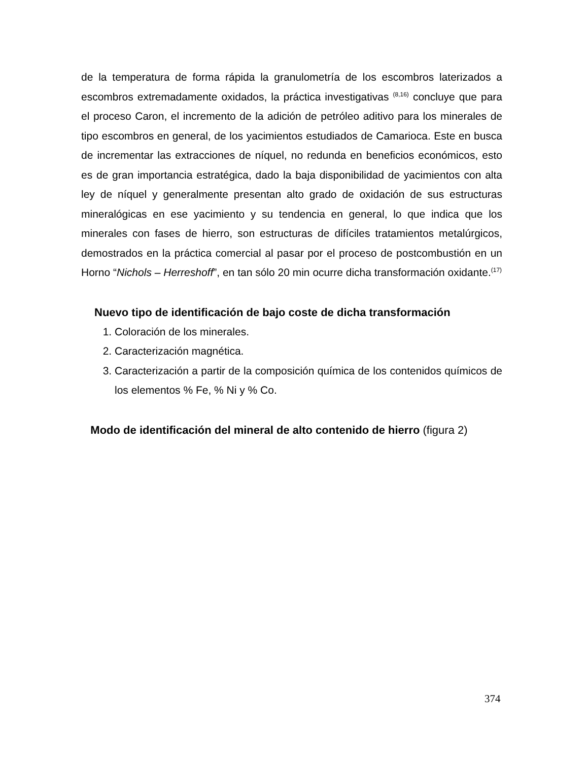de la temperatura de forma rápida la granulometría de los escombros laterizados a escombros extremadamente oxidados, la práctica investigativas <sup>(8,16)</sup> concluye que para el proceso Caron, el incremento de la adición de petróleo aditivo para los minerales de tipo escombros en general, de los yacimientos estudiados de Camarioca. Este en busca de incrementar las extracciones de níquel, no redunda en beneficios económicos, esto es de gran importancia estratégica, dado la baja disponibilidad de yacimientos con alta ley de níquel y generalmente presentan alto grado de oxidación de sus estructuras mineralógicas en ese yacimiento y su tendencia en general, lo que indica que los minerales con fases de hierro, son estructuras de difíciles tratamientos metalúrgicos, demostrados en la práctica comercial al pasar por el proceso de postcombustión en un Horno “Nichols – Herreshoff”, en tan sólo 20 min ocurre dicha transformación oxidante.<sup>(17)</sup>
Nuevo tipo de identificación de bajo coste de dicha transformación
1. Coloración de los minerales.
2. Caracterización magnética.
3. Caracterización a partir de la composición química de los contenidos químicos de los elementos % Fe, % Ni y % Co.
Modo de identificación del mineral de alto contenido de hierro (figura 2)
374